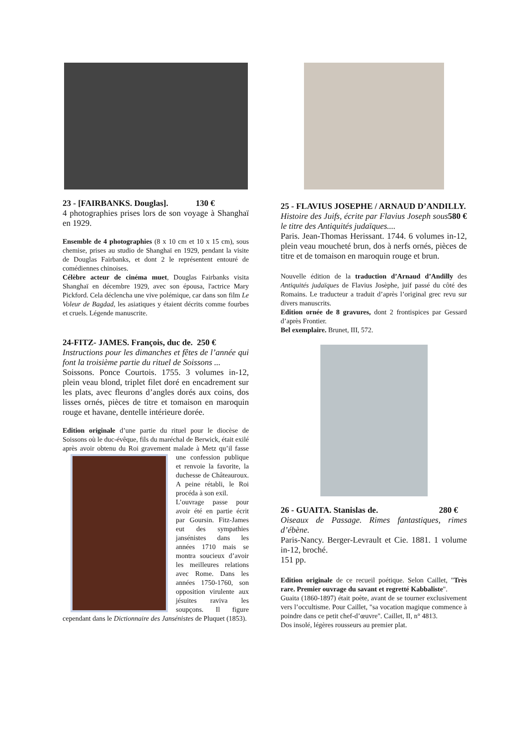23 - [FAIRBANKS. Douglas]. 130 €
4 photographies prises lors de son voyage à Shanghaï en 1929.
Ensemble de 4 photographies (8 x 10 cm et 10 x 15 cm), sous chemise, prises au studio de Shanghaï en 1929, pendant la visite de Douglas Fairbanks, et dont 2 le représentent entouré de comédiennes chinoises.
Célèbre acteur de cinéma muet, Douglas Fairbanks visita Shanghaï en décembre 1929, avec son épousa, l'actrice Mary Pickford. Cela déclencha une vive polémique, car dans son film Le Voleur de Bagdad, les asiatiques y étaient décrits comme fourbes et cruels. Légende manuscrite.
24-FITZ- JAMES. François, duc de. 250 €
Instructions pour les dimanches et fêtes de l’année qui font la troisième partie du rituel de Soissons ...
Soissons. Ponce Courtois. 1755. 3 volumes in-12, plein veau blond, triplet filet doré en encadrement sur les plats, avec fleurons d’angles dorés aux coins, dos lisses ornés, pièces de titre et tomaison en maroquin rouge et havane, dentelle intérieure dorée.
Edition originale d’une partie du rituel pour le diocèse de Soissons où le duc-évêque, fils du maréchal de Berwick, était exilé après avoir obtenu du Roi gravement malade à Metz qu’il fasse une confession publique et renvoie la favorite, la duchesse de Châteauroux. A peine rétabli, le Roi procéda à son exil.
L’ouvrage passe pour avoir été en partie écrit par Goursin. Fitz-James eut des sympathies jansénistes dans les années 1710 mais se montra soucieux d’avoir les meilleures relations avec Rome. Dans les années 1750-1760, son opposition virulente aux jésuites raviva les soupçons. Il figure cependant dans le Dictionnaire des Jansénistes de Pluquet (1853).
25 - FLAVIUS JOSEPHE / ARNAUD D’ANDILLY. 580 €
Histoire des Juifs, écrite par Flavius Joseph sous le titre des Antiquités judaïques....
Paris. Jean-Thomas Herissant. 1744. 6 volumes in-12, plein veau moucheté brun, dos à nerfs ornés, pièces de titre et de tomaison en maroquin rouge et brun.
Nouvelle édition de la traduction d’Arnaud d’Andilly des Antiquités judaïques de Flavius Josèphe, juif passé du côté des Romains. Le traducteur a traduit d’après l’original grec revu sur divers manuscrits.
Edition ornée de 8 gravures, dont 2 frontispices par Gessard d’après Frontier.
Bel exemplaire. Brunet, III, 572.
26 - GUAITA. Stanislas de. 280 €
Oiseaux de Passage. Rimes fantastiques, rimes d’ébène.
Paris-Nancy. Berger-Levrault et Cie. 1881. 1 volume in-12, broché.
151 pp.
Edition originale de ce recueil poétique. Selon Caillet, "Très rare. Premier ouvrage du savant et regretté Kabbaliste".
Guaita (1860-1897) était poète, avant de se tourner exclusivement vers l’occultisme. Pour Caillet, "sa vocation magique commence à poindre dans ce petit chef-d’œuvre". Caillet, II, n° 4813.
Dos insolé, légères rousseurs au premier plat.